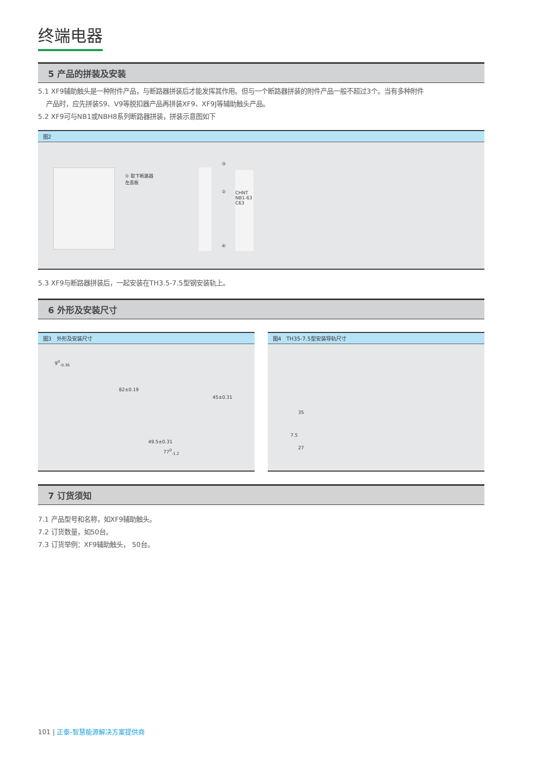终端电器
5 产品的拼装及安装
5.1 XF9辅助触头是一种附件产品，与断路器拼装后才能发挥其作用。但与一个断路器拼装的附件产品一般不超过3个。当有多种附件
产品时，应先拼装S9、V9等脱扣器产品再拼装XF9、XF9J等辅助触头产品。
5.2 XF9可与NB1或NBH8系列断路器拼装，拼装示意图如下
图2
① 取下断路器
左盖板
③
②
④
CHNT NB1-63 C63
5.3 XF9与断路器拼装后，一起安装在TH3.5-7.5型钢安装轨上。
6 外形及安装尺寸
图3　外形及安装尺寸
9<sup>0</sup><sub>-0.36</sub>
82±0.19
45±0.31
49.5±0.31
77<sup>0</sup><sub>-1.2</sub>
图4　TH35-7.5型安装导轨尺寸
35
7.5
27
7 订货须知
7.1 产品型号和名称，如XF9辅助触头。
7.2 订货数量，如50台。
7.3 订货举例：XF9辅助触头， 50台。
101 | 正泰-智慧能源解决方案提供商